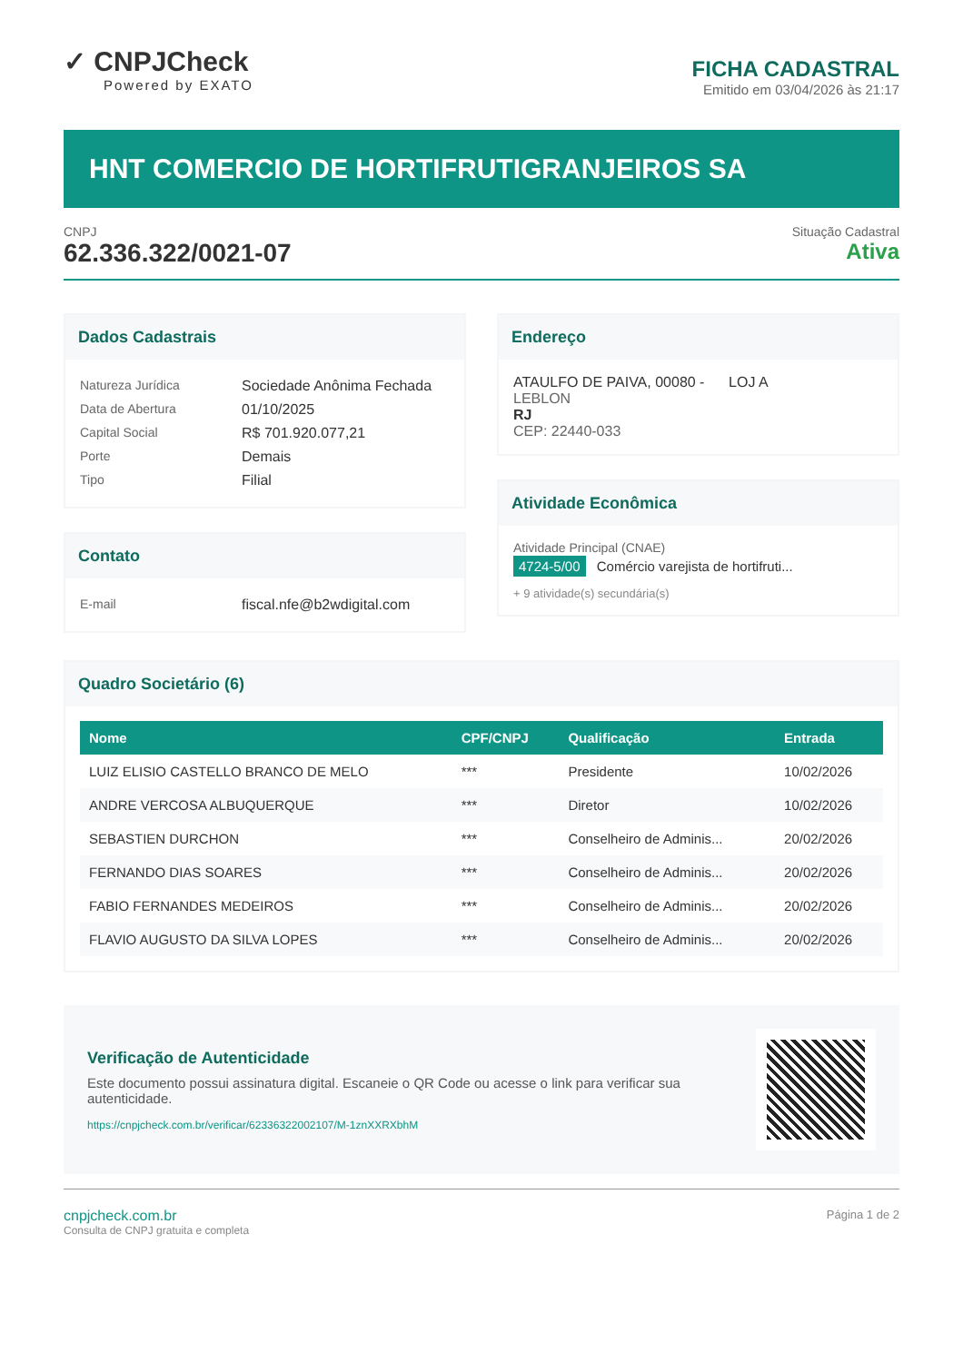✓ CNPJCheck
Powered by EXATO
FICHA CADASTRAL
Emitido em 03/04/2026 às 21:17
HNT COMERCIO DE HORTIFRUTIGRANJEIROS SA
CNPJ
62.336.322/0021-07
Situação Cadastral
Ativa
Dados Cadastrais
Natureza Jurídica Sociedade Anônima Fechada
Data de Abertura 01/10/2025
Capital Social R$ 701.920.077,21
Porte Demais
Tipo Filial
Contato
E-mail fiscal.nfe@b2wdigital.com
Endereço
ATAULFO DE PAIVA, 00080 - LOJ A
LEBLON
RJ
CEP: 22440-033
Atividade Econômica
Atividade Principal (CNAE)
4724-5/00 Comércio varejista de hortifruti...
+ 9 atividade(s) secundária(s)
Quadro Societário (6)
| Nome | CPF/CNPJ | Qualificação | Entrada |
| --- | --- | --- | --- |
| LUIZ ELISIO CASTELLO BRANCO DE MELO | *** | Presidente | 10/02/2026 |
| ANDRE VERCOSA ALBUQUERQUE | *** | Diretor | 10/02/2026 |
| SEBASTIEN DURCHON | *** | Conselheiro de Adminis... | 20/02/2026 |
| FERNANDO DIAS SOARES | *** | Conselheiro de Adminis... | 20/02/2026 |
| FABIO FERNANDES MEDEIROS | *** | Conselheiro de Adminis... | 20/02/2026 |
| FLAVIO AUGUSTO DA SILVA LOPES | *** | Conselheiro de Adminis... | 20/02/2026 |
Verificação de Autenticidade
Este documento possui assinatura digital. Escaneie o QR Code ou acesse o link para verificar sua autenticidade.
https://cnpjcheck.com.br/verificar/62336322002107/M-1znXXRXbhM
cnpjcheck.com.br
Consulta de CNPJ gratuita e completa
Página 1 de 2